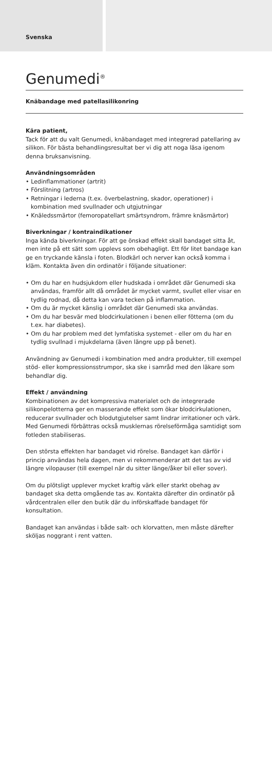Svenska
Genumedi<sup>®</sup>
Knäbandage med patellasilikonring
Kära patient,
Tack för att du valt Genumedi, knäbandaget med integrerad patellaring av silikon. För bästa behandlingsresultat ber vi dig att noga läsa igenom denna bruksanvisning.
Användningsområden
• Ledinflammationer (artrit)
• Förslitning (artros)
• Retningar i lederna (t.ex. överbelastning, skador, operationer) i kombination med svullnader och utgjutningar
• Knäledssmärtor (femoropatellart smärtsyndrom, främre knäsmärtor)
Biverkningar / kontraindikationer
Inga kända biverkningar. För att ge önskad effekt skall bandaget sitta åt, men inte på ett sätt som upplevs som obehagligt. Ett för litet bandage kan ge en tryckande känsla i foten. Blodkärl och nerver kan också komma i kläm. Kontakta även din ordinatör i följande situationer:
• Om du har en hudsjukdom eller hudskada i området där Genumedi ska användas, framför allt då området är mycket varmt, svullet eller visar en tydlig rodnad, då detta kan vara tecken på inflammation.
• Om du är mycket känslig i området där Genumedi ska användas.
• Om du har besvär med blodcirkulationen i benen eller fötterna (om du t.ex. har diabetes).
• Om du har problem med det lymfatiska systemet - eller om du har en tydlig svullnad i mjukdelarna (även längre upp på benet).
Användning av Genumedi i kombination med andra produkter, till exempel stöd- eller kompressionsstrumpor, ska ske i samråd med den läkare som behandlar dig.
Effekt / användning
Kombinationen av det kompressiva materialet och de integrerade silikonpelotterna ger en masserande effekt som ökar blodcirkulationen, reducerar svullnader och blodutgjutelser samt lindrar irritationer och värk. Med Genumedi förbättras också musklernas rörelseförmåga samtidigt som fotleden stabiliseras.
Den största effekten har bandaget vid rörelse. Bandaget kan därför i princip användas hela dagen, men vi rekommenderar att det tas av vid längre vilopauser (till exempel när du sitter länge/åker bil eller sover).
Om du plötsligt upplever mycket kraftig värk eller starkt obehag av bandaget ska detta omgående tas av. Kontakta därefter din ordinatör på vårdcentralen eller den butik där du införskaffade bandaget för konsultation.
Bandaget kan användas i både salt- och klorvatten, men måste därefter sköljas noggrant i rent vatten.